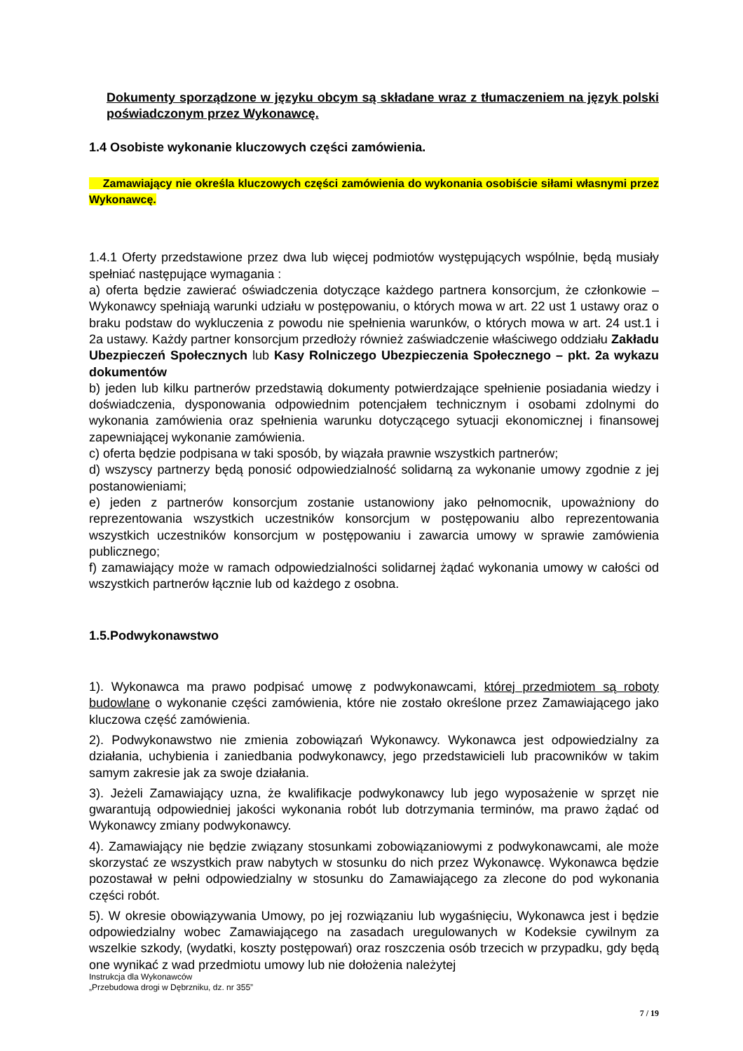Dokumenty sporządzone w języku obcym są składane wraz z tłumaczeniem na język polski poświadczonym przez Wykonawcę.
1.4 Osobiste wykonanie kluczowych części zamówienia.
Zamawiający nie określa kluczowych części zamówienia do wykonania osobiście siłami własnymi przez Wykonawcę.
1.4.1 Oferty przedstawione przez dwa lub więcej podmiotów występujących wspólnie, będą musiały spełniać następujące wymagania :
a) oferta będzie zawierać oświadczenia dotyczące każdego partnera konsorcjum, że członkowie – Wykonawcy spełniają warunki udziału w postępowaniu, o których mowa w art. 22 ust 1 ustawy oraz o braku podstaw do wykluczenia z powodu nie spełnienia warunków, o których mowa w art. 24 ust.1 i 2a ustawy. Każdy partner konsorcjum przedłoży również zaświadczenie właściwego oddziału Zakładu Ubezpieczeń Społecznych lub Kasy Rolniczego Ubezpieczenia Społecznego – pkt. 2a wykazu dokumentów
b) jeden lub kilku partnerów przedstawią dokumenty potwierdzające spełnienie posiadania wiedzy i doświadczenia, dysponowania odpowiednim potencjałem technicznym i osobami zdolnymi do wykonania zamówienia oraz spełnienia warunku dotyczącego sytuacji ekonomicznej i finansowej zapewniającej wykonanie zamówienia.
c) oferta będzie podpisana w taki sposób, by wiązała prawnie wszystkich partnerów;
d) wszyscy partnerzy będą ponosić odpowiedzialność solidarną za wykonanie umowy zgodnie z jej postanowieniami;
e) jeden z partnerów konsorcjum zostanie ustanowiony jako pełnomocnik, upoważniony do reprezentowania wszystkich uczestników konsorcjum w postępowaniu albo reprezentowania wszystkich uczestników konsorcjum w postępowaniu i zawarcia umowy w sprawie zamówienia publicznego;
f) zamawiający może w ramach odpowiedzialności solidarnej żądać wykonania umowy w całości od wszystkich partnerów łącznie lub od każdego z osobna.
1.5.Podwykonawstwo
1). Wykonawca ma prawo podpisać umowę z podwykonawcami, której przedmiotem są roboty budowlane o wykonanie części zamówienia, które nie zostało określone przez Zamawiającego jako kluczowa część zamówienia.
2). Podwykonawstwo nie zmienia zobowiązań Wykonawcy. Wykonawca jest odpowiedzialny za działania, uchybienia i zaniedbania podwykonawcy, jego przedstawicieli lub pracowników w takim samym zakresie jak za swoje działania.
3). Jeżeli Zamawiający uzna, że kwalifikacje podwykonawcy lub jego wyposażenie w sprzęt nie gwarantują odpowiedniej jakości wykonania robót lub dotrzymania terminów, ma prawo żądać od Wykonawcy zmiany podwykonawcy.
4). Zamawiający nie będzie związany stosunkami zobowiązaniowymi z podwykonawcami, ale może skorzystać ze wszystkich praw nabytych w stosunku do nich przez Wykonawcę. Wykonawca będzie pozostawał w pełni odpowiedzialny w stosunku do Zamawiającego za zlecone do pod wykonania części robót.
5). W okresie obowiązywania Umowy, po jej rozwiązaniu lub wygaśnięciu, Wykonawca jest i będzie odpowiedzialny wobec Zamawiającego na zasadach uregulowanych w Kodeksie cywilnym za wszelkie szkody, (wydatki, koszty postępowań) oraz roszczenia osób trzecich w przypadku, gdy będą one wynikać z wad przedmiotu umowy lub nie dołożenia należytej
Instrukcja dla Wykonawców
„Przebudowa drogi w Dębrzniku, dz. nr 355”
7 / 19